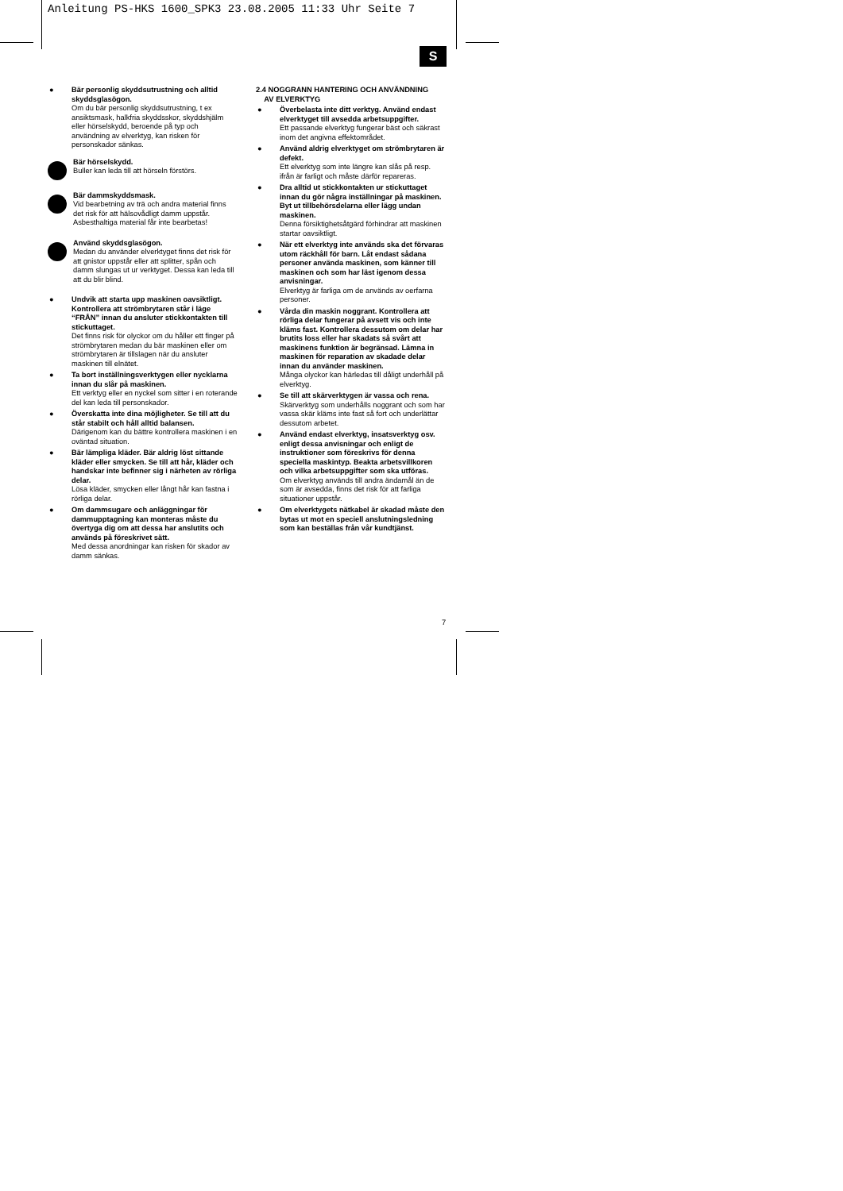Anleitung PS-HKS 1600_SPK3 23.08.2005 11:33 Uhr Seite 7
S
● Bär personlig skyddsutrustning och alltid skyddsglasögon.
Om du bär personlig skyddsutrustning, t ex ansiktsmask, halkfria skyddsskor, skyddshjälm eller hörselskydd, beroende på typ och användning av elverktyg, kan risken för personskador sänkas.
Bär hörselskydd.
Buller kan leda till att hörseln förstörs.
Bär dammskyddsmask.
Vid bearbetning av trä och andra material finns det risk för att hälsovådligt damm uppstår. Asbesthaltiga material får inte bearbetas!
Använd skyddsglasögon.
Medan du använder elverktyget finns det risk för att gnistor uppstår eller att splitter, spån och damm slungas ut ur verktyget. Dessa kan leda till att du blir blind.
● Undvik att starta upp maskinen oavsiktligt. Kontrollera att strömbrytaren står i läge “FRÅN” innan du ansluter stickkontakten till stickuttaget.
Det finns risk för olyckor om du håller ett finger på strömbrytaren medan du bär maskinen eller om strömbrytaren är tillslagen när du ansluter maskinen till elnätet.
● Ta bort inställningsverktygen eller nycklarna innan du slår på maskinen.
Ett verktyg eller en nyckel som sitter i en roterande del kan leda till personskador.
● Överskatta inte dina möjligheter. Se till att du står stabilt och håll alltid balansen.
Därigenom kan du bättre kontrollera maskinen i en oväntad situation.
● Bär lämpliga kläder. Bär aldrig löst sittande kläder eller smycken. Se till att hår, kläder och handskar inte befinner sig i närheten av rörliga delar.
Lösa kläder, smycken eller långt hår kan fastna i rörliga delar.
● Om dammsugare och anläggningar för dammupptagning kan monteras måste du övertyga dig om att dessa har anslutits och används på föreskrivet sätt.
Med dessa anordningar kan risken för skador av damm sänkas.
2.4 NOGGRANN HANTERING OCH ANVÄNDNING
AV ELVERKTYG
● Överbelasta inte ditt verktyg. Använd endast elverktyget till avsedda arbetsuppgifter.
Ett passande elverktyg fungerar bäst och säkrast inom det angivna effektområdet.
● Använd aldrig elverktyget om strömbrytaren är defekt.
Ett elverktyg som inte längre kan slås på resp. ifrån är farligt och måste därför repareras.
● Dra alltid ut stickkontakten ur stickuttaget innan du gör några inställningar på maskinen. Byt ut tillbehörsdelarna eller lägg undan maskinen.
Denna försiktighetsåtgärd förhindrar att maskinen startar oavsiktligt.
● När ett elverktyg inte används ska det förvaras utom räckhåll för barn. Låt endast sådana personer använda maskinen, som känner till maskinen och som har läst igenom dessa anvisningar.
Elverktyg är farliga om de används av oerfarna personer.
● Vårda din maskin noggrant. Kontrollera att rörliga delar fungerar på avsett vis och inte kläms fast. Kontrollera dessutom om delar har brutits loss eller har skadats så svårt att maskinens funktion är begränsad. Lämna in maskinen för reparation av skadade delar innan du använder maskinen.
Många olyckor kan härledas till dåligt underhåll på elverktyg.
● Se till att skärverktygen är vassa och rena.
Skärverktyg som underhålls noggrant och som har vassa skär kläms inte fast så fort och underlättar dessutom arbetet.
● Använd endast elverktyg, insatsverktyg osv. enligt dessa anvisningar och enligt de instruktioner som föreskrivs för denna speciella maskintyp. Beakta arbetsvillkoren och vilka arbetsuppgifter som ska utföras.
Om elverktyg används till andra ändamål än de som är avsedda, finns det risk för att farliga situationer uppstår.
● Om elverktygets nätkabel är skadad måste den bytas ut mot en speciell anslutningsledning som kan beställas från vår kundtjänst.
7